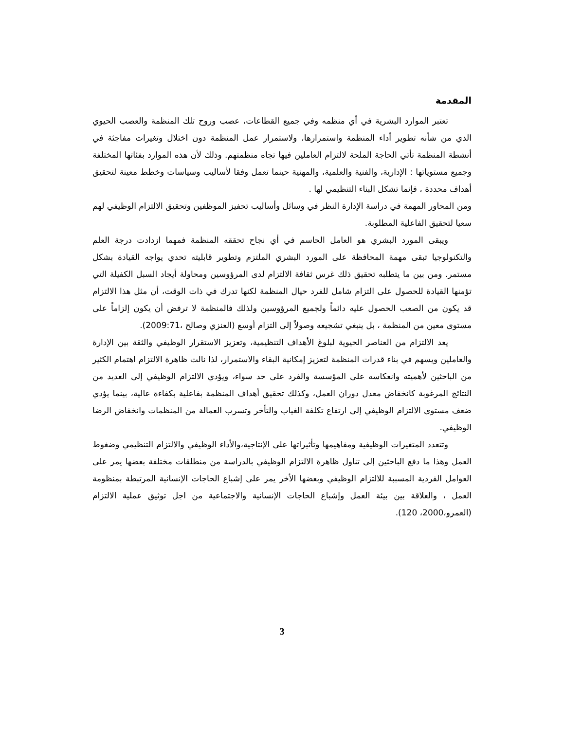المقدمة
تعتبر الموارد البشرية في أي منظمه وفي جميع القطاعات، عصب وروح تلك المنظمة والعصب الحيوي الذي من شأنه تطوير أداء المنظمة واستمرارها، ولاستمرار عمل المنظمة دون اختلال وتغيرات مفاجئة في أنشطة المنظمة تأتي الحاجة الملحة لالتزام العاملين فيها تجاه منظمتهم. وذلك لأن هذه الموارد بفئاتها المختلفة وجميع مستوياتها : الإدارية، والفنية والعلمية، والمهنية حينما تعمل وفقا لأساليب وسياسات وخطط معينة لتحقيق أهداف محددة ، فإنما تشكل البناء التنظيمي لها .
ومن المحاور المهمة في دراسة الإدارة النظر في وسائل وأساليب تحفيز الموظفين وتحقيق الالتزام الوظيفي لهم سعيا لتحقيق الفاعلية المطلوبة.
ويبقى المورد البشري هو العامل الحاسم في أي نجاح تحققه المنظمة فمهما ازدادت درجة العلم والتكنولوجيا تبقى مهمة المحافظة على المورد البشري الملتزم وتطوير قابليته تحدي يواجه القيادة بشكل مستمر. ومن بين ما يتطلبه تحقيق ذلك غرس ثقافة الالتزام لدى المرؤوسين ومحاولة أيجاد السبل الكفيلة التي تؤمنها القيادة للحصول على التزام شامل للفرد حيال المنظمة لكنها تدرك في ذات الوقت، أن مثل هذا الالتزام قد يكون من الصعب الحصول عليه دائماً ولجميع المرؤوسين ولذلك فالمنظمة لا ترفض أن يكون إلزاماً على مستوى معين من المنظمة ، بل ينبغي تشجيعه وصولاً إلى التزام أوسع (العنزي وصالح ،2009:71).
يعد الالتزام من العناصر الحيوية لبلوغ الأهداف التنظيمية، وتعزيز الاستقرار الوظيفي والثقة بين الإدارة والعاملين ويسهم في بناء قدرات المنظمة لتعزيز إمكانية البقاء والاستمرار، لذا نالت ظاهرة الالتزام اهتمام الكثير من الباحثين لأهميته وانعكاسه على المؤسسة والفرد على حد سواء، ويؤدي الالتزام الوظيفي إلى العديد من النتائج المرغوبة كانخفاض معدل دوران العمل، وكذلك تحقيق أهداف المنظمة بفاعلية بكفاءة عالية، بينما يؤدي ضعف مستوى الالتزام الوظيفي إلى ارتفاع تكلفة الغياب والتأخر وتسرب العمالة من المنظمات وانخفاض الرضا الوظيفي.
وتتعدد المتغيرات الوظيفية ومفاهيمها وتأثيراتها على الإنتاجية،والأداء الوظيفي والالتزام التنظيمي وضغوط العمل وهذا ما دفع الباحثين إلى تناول ظاهرة الالتزام الوظيفي بالدراسة من منطلقات مختلفة بعضها يمر على العوامل الفردية المسببة للالتزام الوظيفي وبعضها الأخر يمر على إشباع الحاجات الإنسانية المرتبطة بمنظومة العمل ، والعلاقة بين بيئة العمل وإشباع الحاجات الإنسانية والاجتماعية من اجل توثيق عملية الالتزام (العمرو،2000، 120).
3